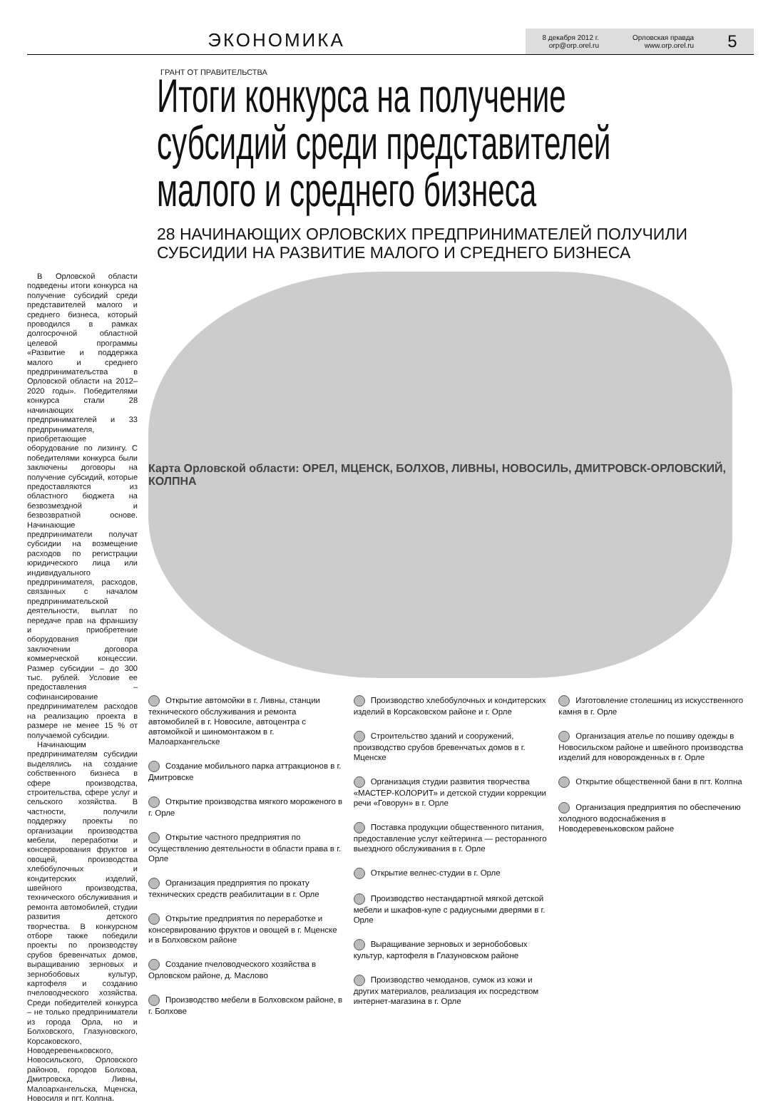ЭКОНОМИКА
8 декабря 2012 г.
orp@orp.orel.ru Орловская правда
www.orp.orel.ru 5
ГРАНТ ОТ ПРАВИТЕЛЬСТВА
Итоги конкурса на получение субсидий среди представителей малого и среднего бизнеса
28 НАЧИНАЮЩИХ ОРЛОВСКИХ ПРЕДПРИНИМАТЕЛЕЙ ПОЛУЧИЛИ СУБСИДИИ НА РАЗВИТИЕ МАЛОГО И СРЕДНЕГО БИЗНЕСА
В Орловской области подведены итоги конкурса на получение субсидий среди представителей малого и среднего бизнеса, который проводился в рамках долгосрочной областной целевой программы «Развитие и поддержка малого и среднего предпринимательства в Орловской области на 2012–2020 годы». Победителями конкурса стали 28 начинающих предпринимателей и 33 предпринимателя, приобретающие оборудование по лизингу. С победителями конкурса были заключены договоры на получение субсидий, которые предоставляются из областного бюджета на безвозмездной и безвозвратной основе. Начинающие предприниматели получат субсидии на возмещение расходов по регистрации юридического лица или индивидуального предпринимателя, расходов, связанных с началом предпринимательской деятельности, выплат по передаче прав на франшизу и приобретение оборудования при заключении договора коммерческой концессии. Размер субсидии – до 300 тыс. рублей. Условие ее предоставления – софинансирование предпринимателем расходов на реализацию проекта в размере не менее 15 % от получаемой субсидии.
Начинающим предпринимателям субсидии выделялись на создание собственного бизнеса в сфере производства, строительства, сфере услуг и сельского хозяйства. В частности, получили поддержку проекты по организации производства мебели, переработки и консервирования фруктов и овощей, производства хлебобулочных и кондитерских изделий, швейного производства, технического обслуживания и ремонта автомобилей, студии развития детского творчества. В конкурсном отборе также победили проекты по производству срубов бревенчатых домов, выращиванию зерновых и зернобобовых культур, картофеля и созданию пчеловодческого хозяйства. Среди победителей конкурса – не только предприниматели из города Орла, но и Болховского, Глазуновского, Корсаковского, Новодеревеньковского, Новосильского, Орловского районов, городов Болхова, Дмитровска, Ливны, Малоархангельска, Мценска, Новосиля и пгт. Колпна.
Карта Орловской области: ОРЕЛ, МЦЕНСК, БОЛХОВ, ЛИВНЫ, НОВОСИЛЬ, ДМИТРОВСК-ОРЛОВСКИЙ, КОЛПНА
Открытие автомойки в г. Ливны, станции технического обслуживания и ремонта автомобилей в г. Новосиле, автоцентра с автомойкой и шиномонтажом в г. Малоархангельске
Создание мобильного парка аттракционов в г. Дмитровске
Открытие производства мягкого мороженого в г. Орле
Открытие частного предприятия по осуществлению деятельности в области права в г. Орле
Организация предприятия по прокату технических средств реабилитации в г. Орле
Открытие предприятия по переработке и консервированию фруктов и овощей в г. Мценске и в Болховском районе
Создание пчеловодческого хозяйства в Орловском районе, д. Маслово
Производство мебели в Болховском районе, в г. Болхове
Производство хлебобулочных и кондитерских изделий в Корсаковском районе и г. Орле
Строительство зданий и сооружений, производство срубов бревенчатых домов в г. Мценске
Организация студии развития творчества «МАСТЕР-КОЛОРИТ» и детской студии коррекции речи «Говорун» в г. Орле
Поставка продукции общественного питания, предоставление услуг кейтеринга — ресторанного выездного обслуживания в г. Орле
Открытие велнес-студии в г. Орле
Производство нестандартной мягкой детской мебели и шкафов-купе с радиусными дверями в г. Орле
Выращивание зерновых и зернобобовых культур, картофеля в Глазуновском районе
Производство чемоданов, сумок из кожи и других материалов, реализация их посредством интернет-магазина в г. Орле
Изготовление столешниц из искусственного камня в г. Орле
Организация ателье по пошиву одежды в Новосильском районе и швейного производства изделий для новорожденных в г. Орле
Открытие общественной бани в пгт. Колпна
Организация предприятия по обеспечению холодного водоснабжения в Новодеревеньковском районе